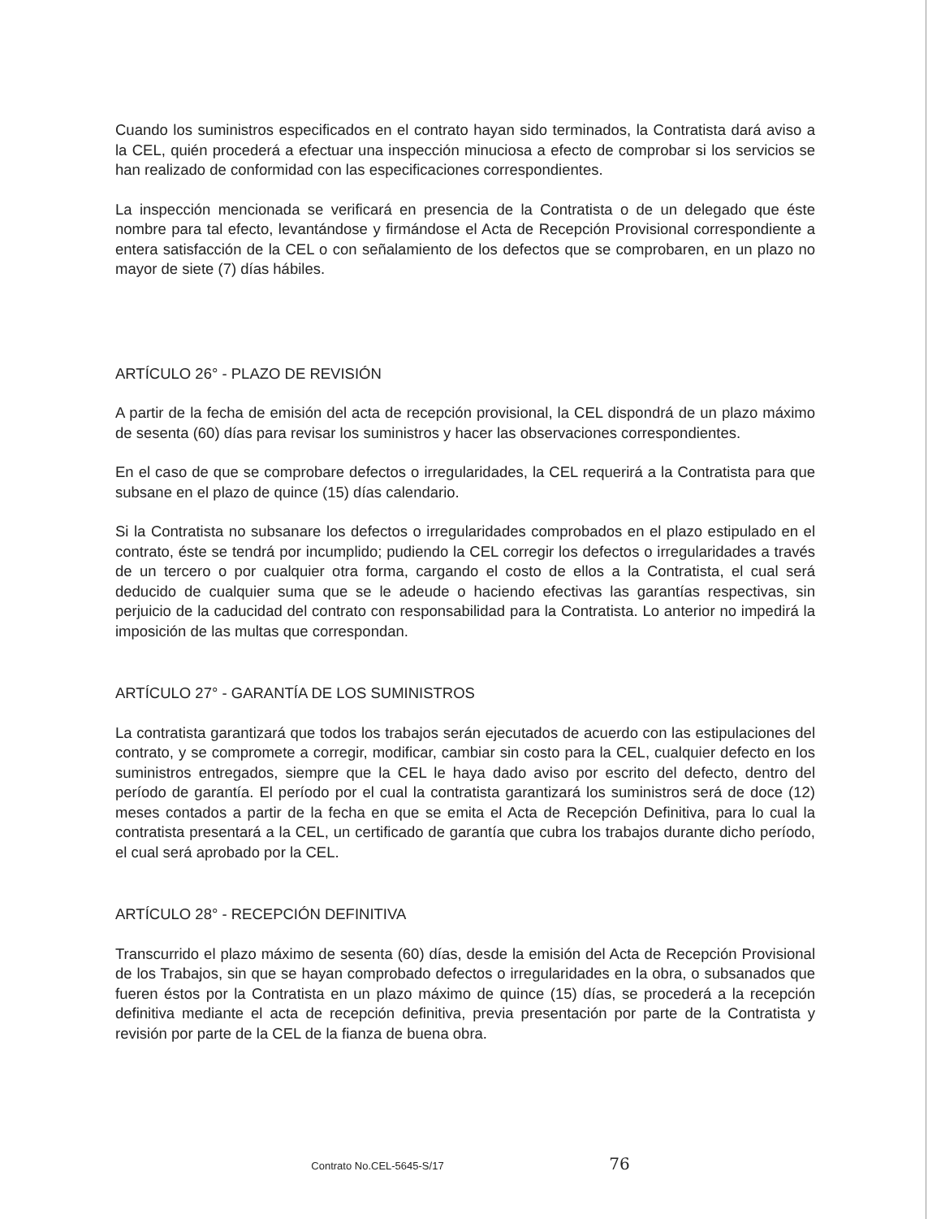Cuando los suministros especificados en el contrato hayan sido terminados, la Contratista dará aviso a la CEL, quién procederá a efectuar una inspección minuciosa a efecto de comprobar si los servicios se han realizado de conformidad con las especificaciones correspondientes.
La inspección mencionada se verificará en presencia de la Contratista o de un delegado que éste nombre para tal efecto, levantándose y firmándose el Acta de Recepción Provisional correspondiente a entera satisfacción de la CEL o con señalamiento de los defectos que se comprobaren, en un plazo no mayor de siete (7) días hábiles.
ARTÍCULO 26° - PLAZO DE REVISIÓN
A partir de la fecha de emisión del acta de recepción provisional, la CEL dispondrá de un plazo máximo de sesenta (60) días para revisar los suministros y hacer las observaciones correspondientes.
En el caso de que se comprobare defectos o irregularidades, la CEL requerirá a la Contratista para que subsane en el plazo de quince (15) días calendario.
Si la Contratista no subsanare los defectos o irregularidades comprobados en el plazo estipulado en el contrato, éste se tendrá por incumplido; pudiendo la CEL corregir los defectos o irregularidades a través de un tercero o por cualquier otra forma, cargando el costo de ellos a la Contratista, el cual será deducido de cualquier suma que se le adeude o haciendo efectivas las garantías respectivas, sin perjuicio de la caducidad del contrato con responsabilidad para la Contratista. Lo anterior no impedirá la imposición de las multas que correspondan.
ARTÍCULO 27° - GARANTÍA DE LOS SUMINISTROS
La contratista garantizará que todos los trabajos serán ejecutados de acuerdo con las estipulaciones del contrato, y se compromete a corregir, modificar, cambiar sin costo para la CEL, cualquier defecto en los suministros entregados, siempre que la CEL le haya dado aviso por escrito del defecto, dentro del período de garantía. El período por el cual la contratista garantizará los suministros será de doce (12) meses contados a partir de la fecha en que se emita el Acta de Recepción Definitiva, para lo cual la contratista presentará a la CEL, un certificado de garantía que cubra los trabajos durante dicho período, el cual será aprobado por la CEL.
ARTÍCULO 28° - RECEPCIÓN DEFINITIVA
Transcurrido el plazo máximo de sesenta (60) días, desde la emisión del Acta de Recepción Provisional de los Trabajos, sin que se hayan comprobado defectos o irregularidades en la obra, o subsanados que fueren éstos por la Contratista en un plazo máximo de quince (15) días, se procederá a la recepción definitiva mediante el acta de recepción definitiva, previa presentación por parte de la Contratista y revisión por parte de la CEL de la fianza de buena obra.
Contrato No.CEL-5645-S/17 76